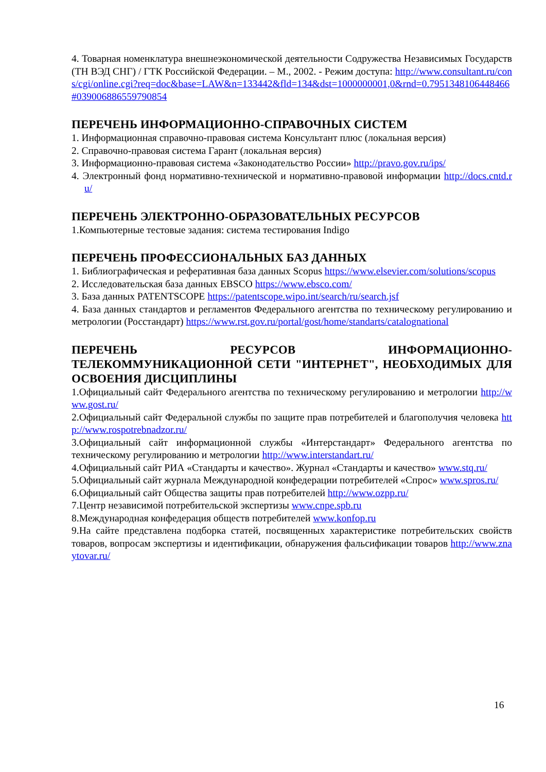4. Товарная номенклатура внешнеэкономической деятельности Содружества Независимых Государств (ТН ВЭД СНГ) / ГТК Российской Федерации. – М., 2002. - Режим доступа: http://www.consultant.ru/cons/cgi/online.cgi?req=doc&base=LAW&n=133442&fld=134&dst=1000000001,0&rnd=0.7951348106448466#039006886559790854
ПЕРЕЧЕНЬ ИНФОРМАЦИОННО-СПРАВОЧНЫХ СИСТЕМ
1. Информационная справочно-правовая система Консультант плюс (локальная версия)
2. Справочно-правовая система Гарант (локальная версия)
3. Информационно-правовая система «Законодательство России» http://pravo.gov.ru/ips/
4. Электронный фонд нормативно-технической и нормативно-правовой информации http://docs.cntd.ru/
ПЕРЕЧЕНЬ ЭЛЕКТРОННО-ОБРАЗОВАТЕЛЬНЫХ РЕСУРСОВ
1.Компьютерные тестовые задания: система тестирования Indigo
ПЕРЕЧЕНЬ ПРОФЕССИОНАЛЬНЫХ БАЗ ДАННЫХ
1. Библиографическая и реферативная база данных Scopus https://www.elsevier.com/solutions/scopus
2. Исследовательская база данных EBSCO https://www.ebsco.com/
3. База данных PATENTSCOPE https://patentscope.wipo.int/search/ru/search.jsf
4. База данных стандартов и регламентов Федерального агентства по техническому регулированию и метрологии (Росстандарт) https://www.rst.gov.ru/portal/gost/home/standarts/catalognational
ПЕРЕЧЕНЬ РЕСУРСОВ ИНФОРМАЦИОННО-ТЕЛЕКОММУНИКАЦИОННОЙ СЕТИ "ИНТЕРНЕТ", НЕОБХОДИМЫХ ДЛЯ ОСВОЕНИЯ ДИСЦИПЛИНЫ
1.Официальный сайт Федерального агентства по техническому регулированию и метрологии http://www.gost.ru/
2.Официальный сайт Федеральной службы по защите прав потребителей и благополучия человека http://www.rospotrebnadzor.ru/
3.Официальный сайт информационной службы «Интерстандарт» Федерального агентства по техническому регулированию и метрологии http://www.interstandart.ru/
4.Официальный сайт РИА «Стандарты и качество». Журнал «Стандарты и качество» www.stq.ru/
5.Официальный сайт журнала Международной конфедерации потребителей «Спрос» www.spros.ru/
6.Официальный сайт Общества защиты прав потребителей http://www.ozpp.ru/
7.Центр независимой потребительской экспертизы www.cnpe.spb.ru
8.Международная конфедерация обществ потребителей www.konfop.ru
9.На сайте представлена подборка статей, посвященных характеристике потребительских свойств товаров, вопросам экспертизы и идентификации, обнаружения фальсификации товаров http://www.znaytovar.ru/
16